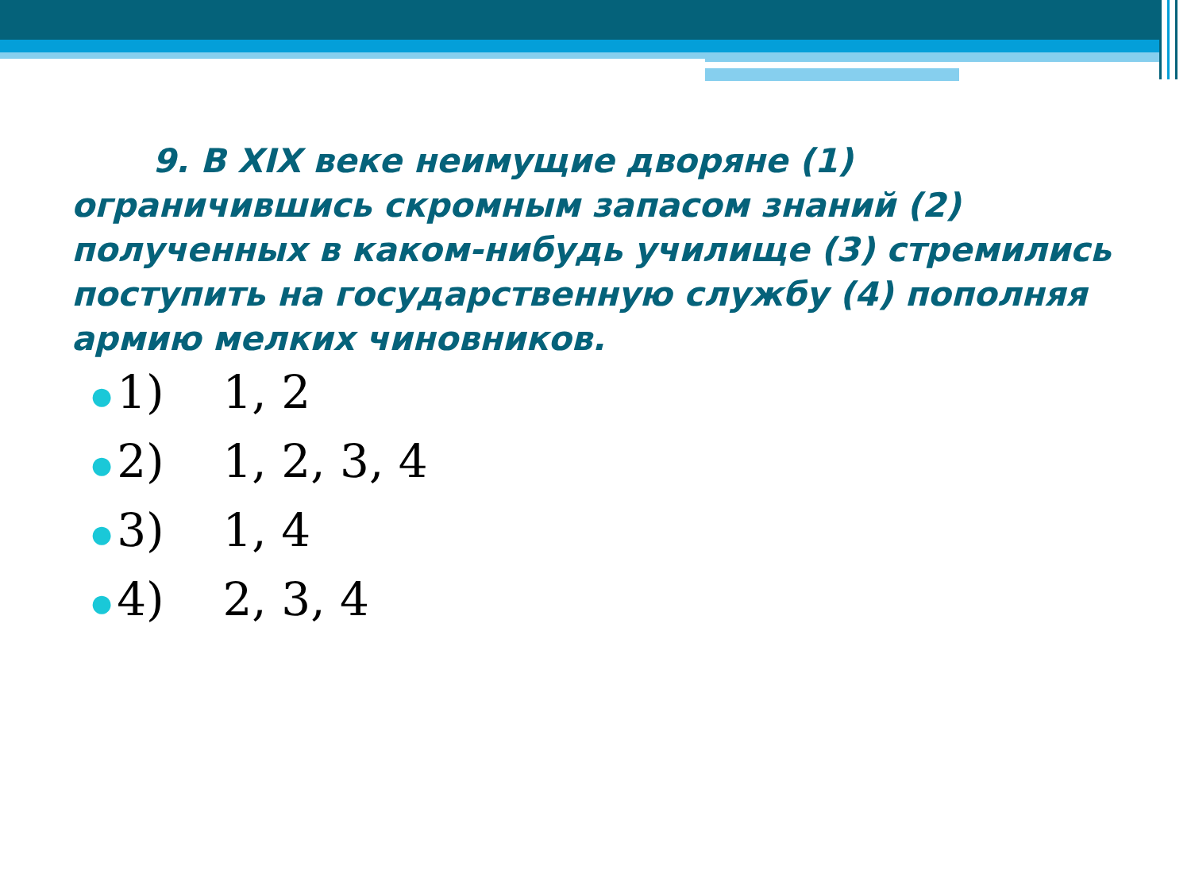9. В XIX веке неимущие дворяне (1) ограничившись скромным запасом знаний (2) полученных в каком-нибудь училище (3) стремились поступить на государственную службу (4) пополняя армию мелких чиновников.
● 1) 1, 2
● 2) 1, 2, 3, 4
● 3) 1, 4
● 4) 2, 3, 4